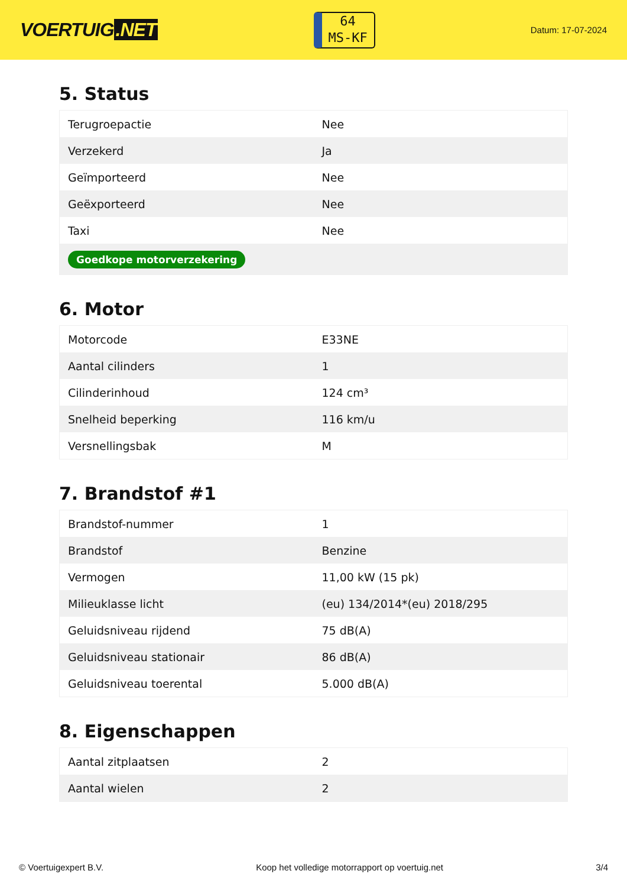VOERTUIG.NET
64
MS-KF
Datum: 17-07-2024
5. Status
| Terugroepactie | Nee |
| Verzekerd | Ja |
| Geïmporteerd | Nee |
| Geëxporteerd | Nee |
| Taxi | Nee |
| Goedkope motorverzekering | |
6. Motor
| Motorcode | E33NE |
| Aantal cilinders | 1 |
| Cilinderinhoud | 124 cm³ |
| Snelheid beperking | 116 km/u |
| Versnellingsbak | M |
7. Brandstof #1
| Brandstof-nummer | 1 |
| Brandstof | Benzine |
| Vermogen | 11,00 kW (15 pk) |
| Milieuklasse licht | (eu) 134/2014*(eu) 2018/295 |
| Geluidsniveau rijdend | 75 dB(A) |
| Geluidsniveau stationair | 86 dB(A) |
| Geluidsniveau toerental | 5.000 dB(A) |
8. Eigenschappen
| Aantal zitplaatsen | 2 |
| Aantal wielen | 2 |
© Voertuigexpert B.V. Koop het volledige motorrapport op voertuig.net 3/4